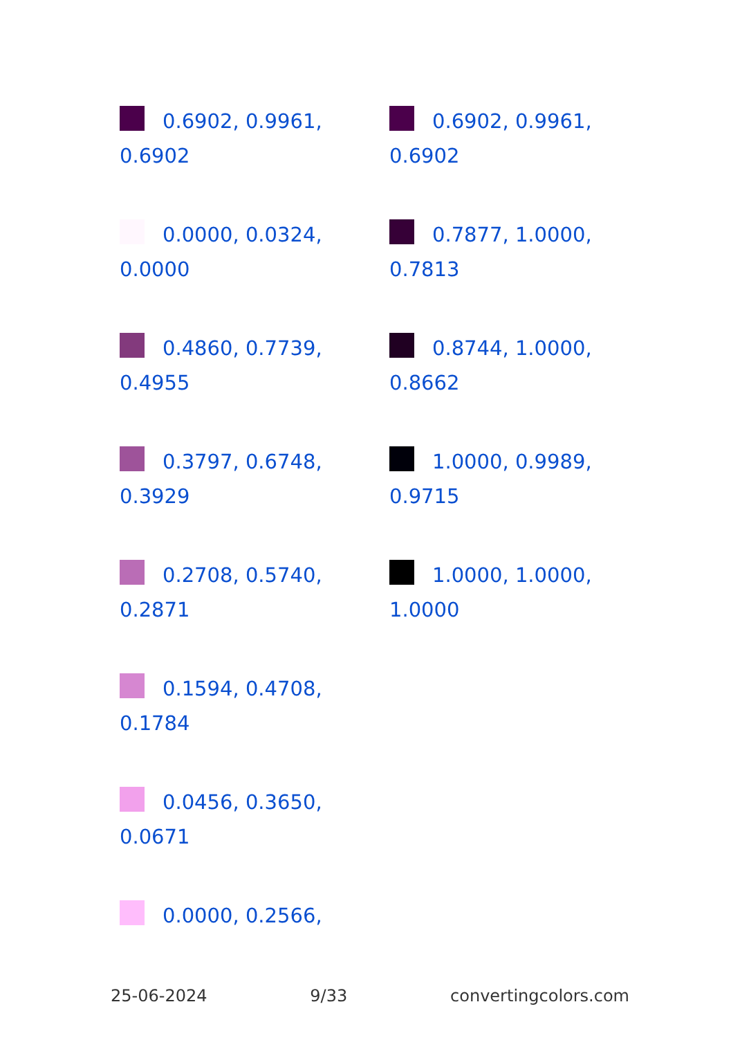0.6902, 0.9961, 0.6902
0.0000, 0.0324, 0.0000
0.4860, 0.7739, 0.4955
0.3797, 0.6748, 0.3929
0.2708, 0.5740, 0.2871
0.1594, 0.4708, 0.1784
0.0456, 0.3650, 0.0671
0.0000, 0.2566,
0.6902, 0.9961, 0.6902
0.7877, 1.0000, 0.7813
0.8744, 1.0000, 0.8662
1.0000, 0.9989, 0.9715
1.0000, 1.0000, 1.0000
25-06-2024 9/33 convertingcolors.com